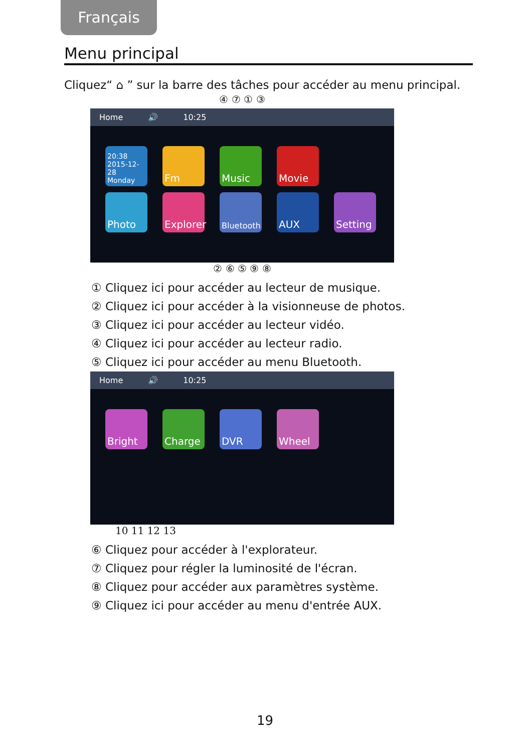Français
Menu principal
Cliquez“ ⌂ ” sur la barre des tâches pour accéder au menu principal.
④ ⑦ ① ③
Home 🔊 10:25
20:38 2015-12-28 Monday
Fm
Music
Movie
Photo
Explorer
Bluetooth
AUX
Setting
② ⑥ ⑤ ⑨ ⑧
① Cliquez ici pour accéder au lecteur de musique.
② Cliquez ici pour accéder à la visionneuse de photos.
③ Cliquez ici pour accéder au lecteur vidéo.
④ Cliquez ici pour accéder au lecteur radio.
⑤ Cliquez ici pour accéder au menu Bluetooth.
Home 🔊 10:25
Bright
Charge
DVR
Wheel
10 11 12 13
⑥ Cliquez pour accéder à l'explorateur.
⑦ Cliquez pour régler la luminosité de l'écran.
⑧ Cliquez pour accéder aux paramètres système.
⑨ Cliquez ici pour accéder au menu d'entrée AUX.
19